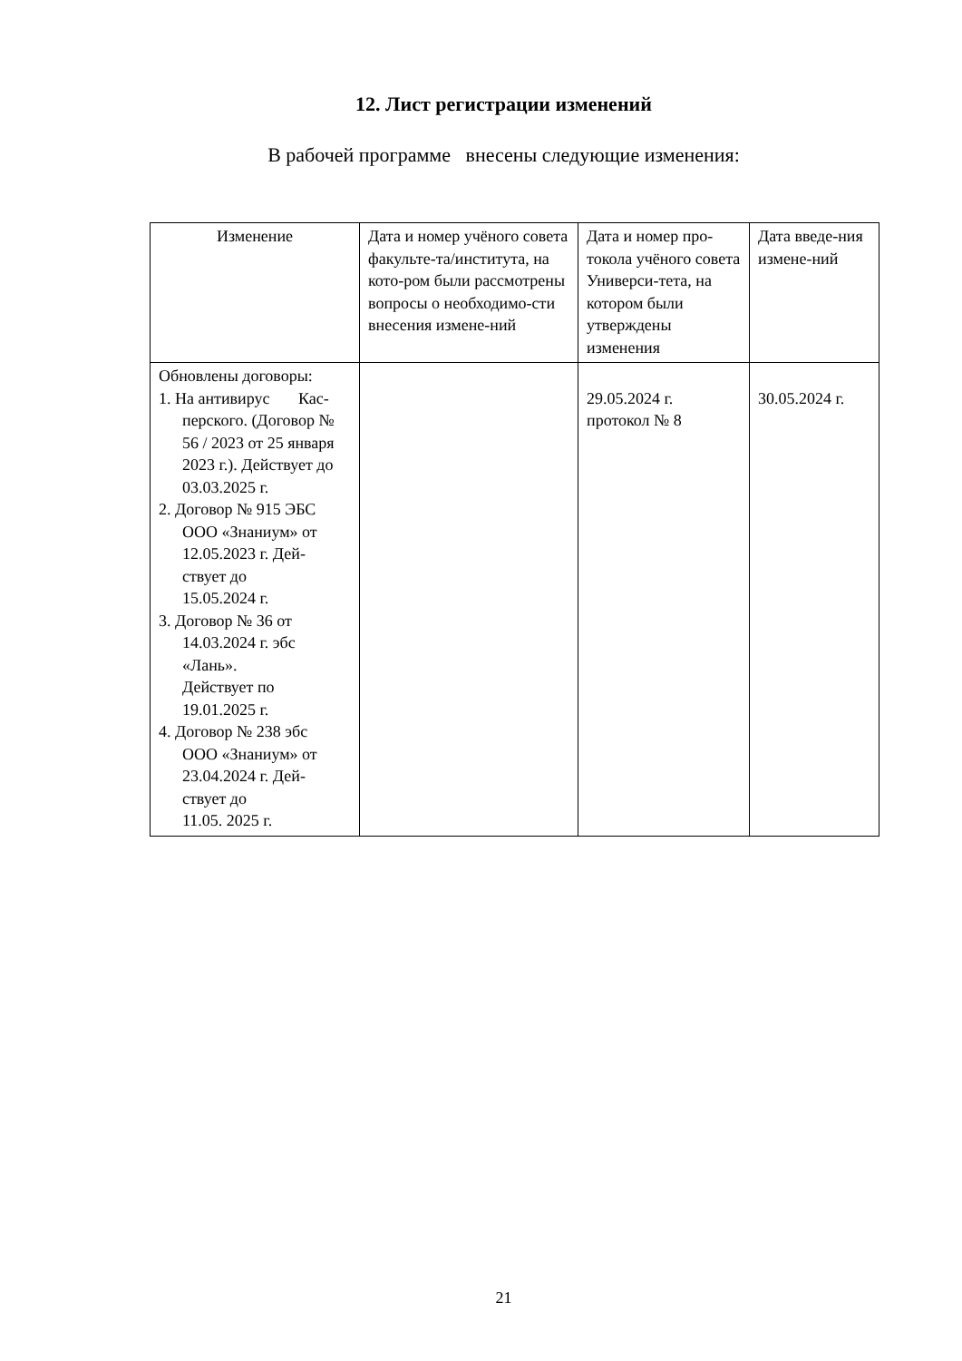12. Лист регистрации изменений
В рабочей программе внесены следующие изменения:
| Изменение | Дата и номер учёного совета факульте-та/института, на кото-ром были рассмотрены вопросы о необходимо-сти внесения измене-ний | Дата и номер про-токола учёного совета Универси-тета, на котором были утверждены изменения | Дата введе-ния измене-ний |
| --- | --- | --- | --- |
| Обновлены договоры: 1. На антивирус Кас- перского. (Договор № 56 / 2023 от 25 января 2023 г.). Действует до 03.03.2025 г. 2. Договор № 915 ЭБС ООО «Знаниум» от 12.05.2023 г. Дей- ствует до 15.05.2024 г. 3. Договор № 36 от 14.03.2024 г. эбс «Лань». Действует по 19.01.2025 г. 4. Договор № 238 эбс ООО «Знаниум» от 23.04.2024 г. Дей- ствует до 11.05. 2025 г. | | 29.05.2024 г. протокол № 8 | 30.05.2024 г. |
21